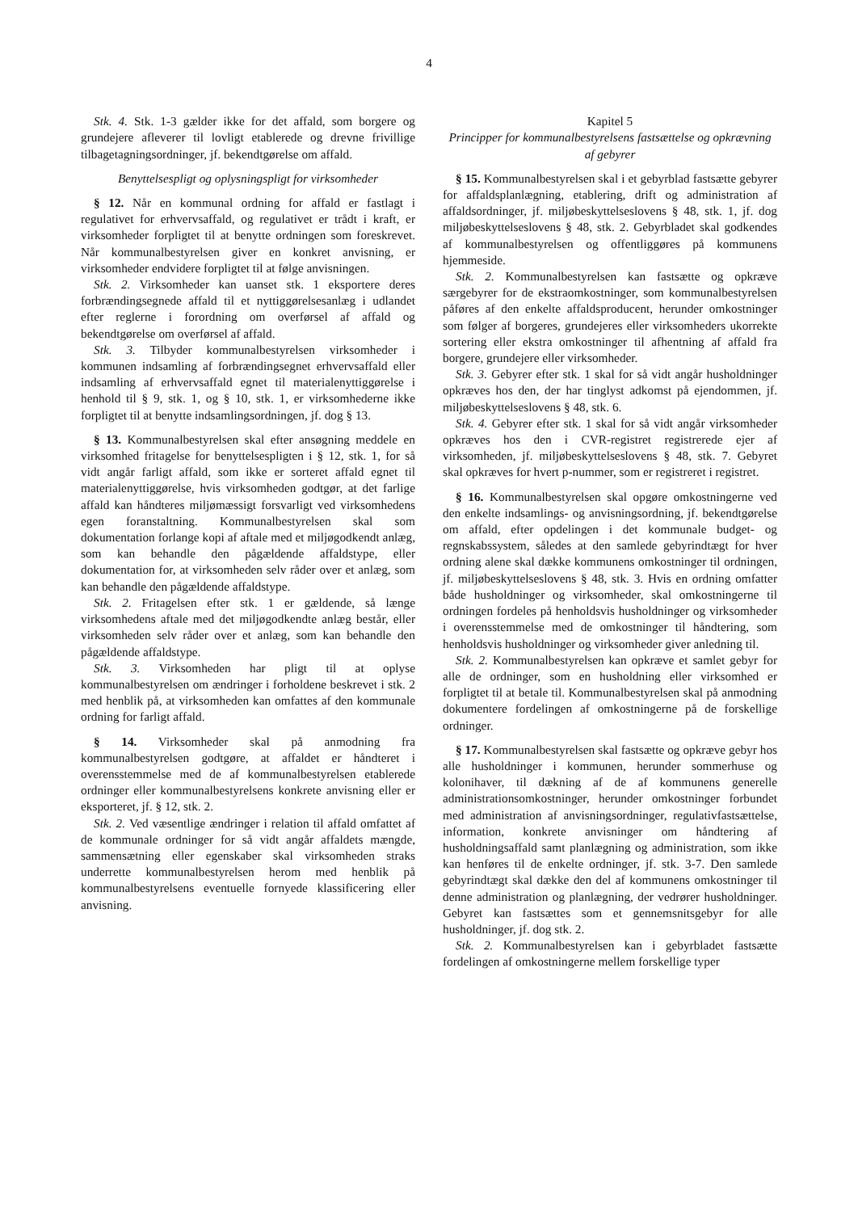4
Stk. 4. Stk. 1-3 gælder ikke for det affald, som borgere og grundejere afleverer til lovligt etablerede og drevne frivillige tilbagetagningsordninger, jf. bekendtgørelse om affald.
Benyttelsespligt og oplysningspligt for virksomheder
§ 12. Når en kommunal ordning for affald er fastlagt i regulativet for erhvervsaffald, og regulativet er trådt i kraft, er virksomheder forpligtet til at benytte ordningen som foreskrevet. Når kommunalbestyrelsen giver en konkret anvisning, er virksomheder endvidere forpligtet til at følge anvisningen.
Stk. 2. Virksomheder kan uanset stk. 1 eksportere deres forbrændingsegnede affald til et nyttiggørelsesanlæg i udlandet efter reglerne i forordning om overførsel af affald og bekendtgørelse om overførsel af affald.
Stk. 3. Tilbyder kommunalbestyrelsen virksomheder i kommunen indsamling af forbrændingsegnet erhvervsaffald eller indsamling af erhvervsaffald egnet til materialenyttiggørelse i henhold til § 9, stk. 1, og § 10, stk. 1, er virksomhederne ikke forpligtet til at benytte indsamlingsordningen, jf. dog § 13.
§ 13. Kommunalbestyrelsen skal efter ansøgning meddele en virksomhed fritagelse for benyttelsespligten i § 12, stk. 1, for så vidt angår farligt affald, som ikke er sorteret affald egnet til materialenyttiggørelse, hvis virksomheden godtgør, at det farlige affald kan håndteres miljømæssigt forsvarligt ved virksomhedens egen foranstaltning. Kommunalbestyrelsen skal som dokumentation forlange kopi af aftale med et miljøgodkendt anlæg, som kan behandle den pågældende affaldstype, eller dokumentation for, at virksomheden selv råder over et anlæg, som kan behandle den pågældende affaldstype.
Stk. 2. Fritagelsen efter stk. 1 er gældende, så længe virksomhedens aftale med det miljøgodkendte anlæg består, eller virksomheden selv råder over et anlæg, som kan behandle den pågældende affaldstype.
Stk. 3. Virksomheden har pligt til at oplyse kommunalbestyrelsen om ændringer i forholdene beskrevet i stk. 2 med henblik på, at virksomheden kan omfattes af den kommunale ordning for farligt affald.
§ 14. Virksomheder skal på anmodning fra kommunalbestyrelsen godtgøre, at affaldet er håndteret i overensstemmelse med de af kommunalbestyrelsen etablerede ordninger eller kommunalbestyrelsens konkrete anvisning eller er eksporteret, jf. § 12, stk. 2.
Stk. 2. Ved væsentlige ændringer i relation til affald omfattet af de kommunale ordninger for så vidt angår affaldets mængde, sammensætning eller egenskaber skal virksomheden straks underrette kommunalbestyrelsen herom med henblik på kommunalbestyrelsens eventuelle fornyede klassificering eller anvisning.
Kapitel 5
Principper for kommunalbestyrelsens fastsættelse og opkrævning af gebyrer
§ 15. Kommunalbestyrelsen skal i et gebyrblad fastsætte gebyrer for affaldsplanlægning, etablering, drift og administration af affaldsordninger, jf. miljøbeskyttelseslovens § 48, stk. 1, jf. dog miljøbeskyttelseslovens § 48, stk. 2. Gebyrbladet skal godkendes af kommunalbestyrelsen og offentliggøres på kommunens hjemmeside.
Stk. 2. Kommunalbestyrelsen kan fastsætte og opkræve særgebyrer for de ekstraomkostninger, som kommunalbestyrelsen påføres af den enkelte affaldsproducent, herunder omkostninger som følger af borgeres, grundejeres eller virksomheders ukorrekte sortering eller ekstra omkostninger til afhentning af affald fra borgere, grundejere eller virksomheder.
Stk. 3. Gebyrer efter stk. 1 skal for så vidt angår husholdninger opkræves hos den, der har tinglyst adkomst på ejendommen, jf. miljøbeskyttelseslovens § 48, stk. 6.
Stk. 4. Gebyrer efter stk. 1 skal for så vidt angår virksomheder opkræves hos den i CVR-registret registrerede ejer af virksomheden, jf. miljøbeskyttelseslovens § 48, stk. 7. Gebyret skal opkræves for hvert p-nummer, som er registreret i registret.
§ 16. Kommunalbestyrelsen skal opgøre omkostningerne ved den enkelte indsamlings- og anvisningsordning, jf. bekendtgørelse om affald, efter opdelingen i det kommunale budget- og regnskabssystem, således at den samlede gebyrindtægt for hver ordning alene skal dække kommunens omkostninger til ordningen, jf. miljøbeskyttelseslovens § 48, stk. 3. Hvis en ordning omfatter både husholdninger og virksomheder, skal omkostningerne til ordningen fordeles på henholdsvis husholdninger og virksomheder i overensstemmelse med de omkostninger til håndtering, som henholdsvis husholdninger og virksomheder giver anledning til.
Stk. 2. Kommunalbestyrelsen kan opkræve et samlet gebyr for alle de ordninger, som en husholdning eller virksomhed er forpligtet til at betale til. Kommunalbestyrelsen skal på anmodning dokumentere fordelingen af omkostningerne på de forskellige ordninger.
§ 17. Kommunalbestyrelsen skal fastsætte og opkræve gebyr hos alle husholdninger i kommunen, herunder sommerhuse og kolonihaver, til dækning af de af kommunens generelle administrationsomkostninger, herunder omkostninger forbundet med administration af anvisningsordninger, regulativfastsættelse, information, konkrete anvisninger om håndtering af husholdningsaffald samt planlægning og administration, som ikke kan henføres til de enkelte ordninger, jf. stk. 3-7. Den samlede gebyrindtægt skal dække den del af kommunens omkostninger til denne administration og planlægning, der vedrører husholdninger. Gebyret kan fastsættes som et gennemsnitsgebyr for alle husholdninger, jf. dog stk. 2.
Stk. 2. Kommunalbestyrelsen kan i gebyrbladet fastsætte fordelingen af omkostningerne mellem forskellige typer